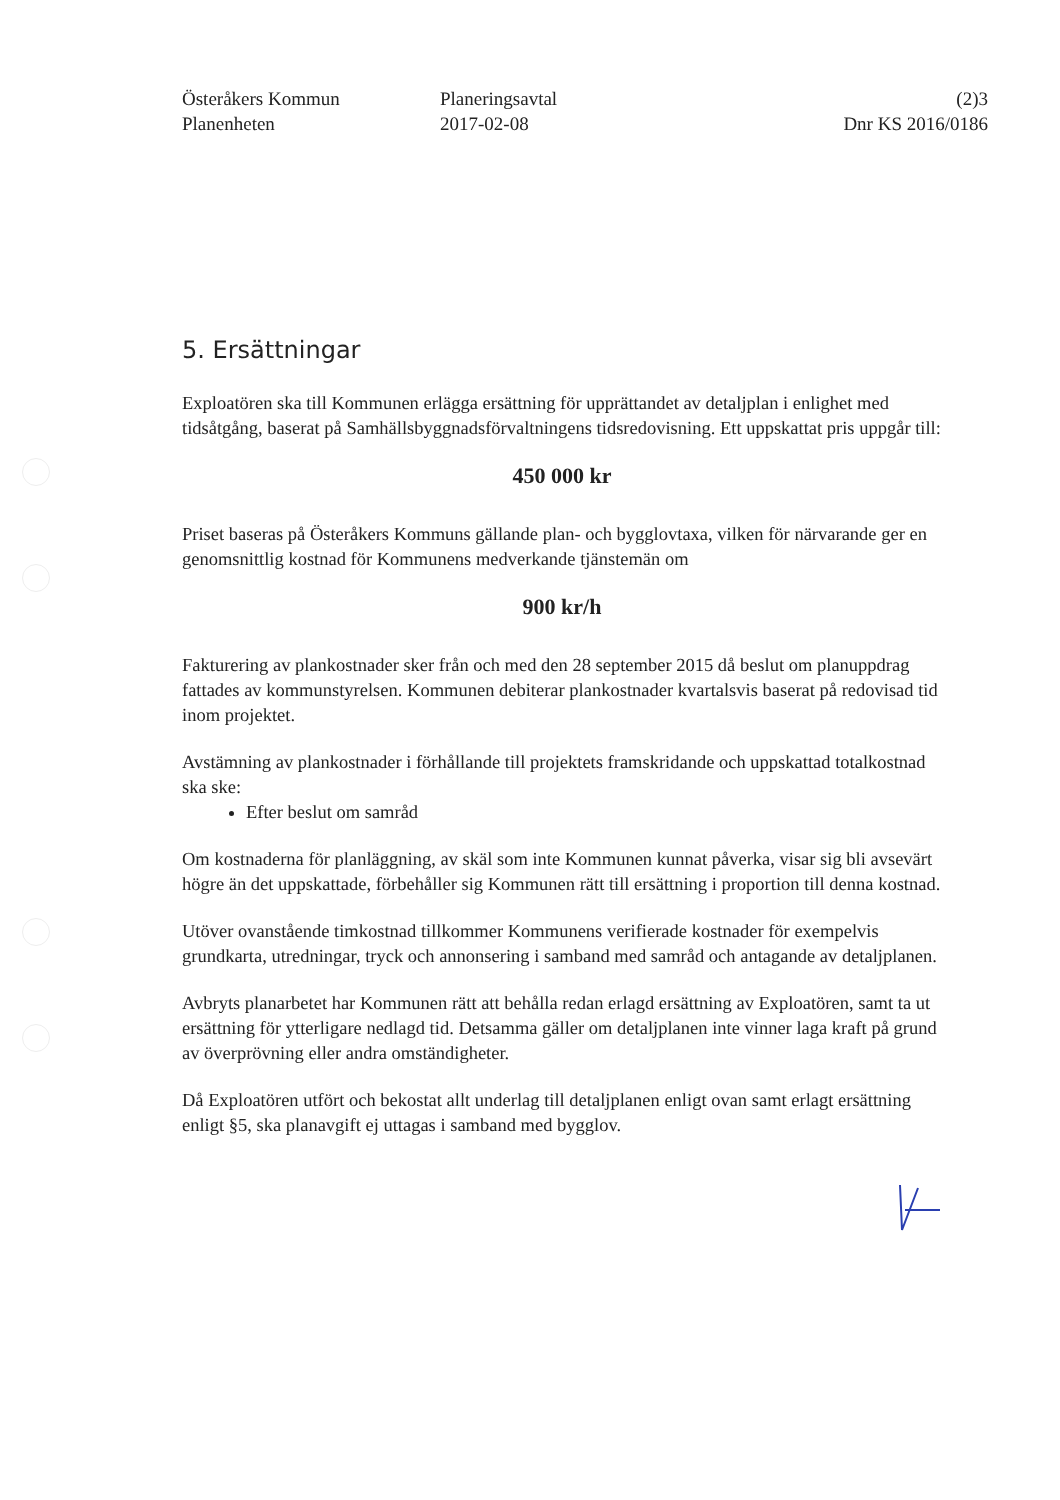Österåkers Kommun
Planenheten
Planeringsavtal
2017-02-08
(2)3
Dnr KS 2016/0186
5. Ersättningar
Exploatören ska till Kommunen erlägga ersättning för upprättandet av detaljplan i enlighet med tidsåtgång, baserat på Samhällsbyggnadsförvaltningens tidsredovisning. Ett uppskattat pris uppgår till:
450 000 kr
Priset baseras på Österåkers Kommuns gällande plan- och bygglovtaxa, vilken för närvarande ger en genomsnittlig kostnad för Kommunens medverkande tjänstemän om
900 kr/h
Fakturering av plankostnader sker från och med den 28 september 2015 då beslut om planuppdrag fattades av kommunstyrelsen. Kommunen debiterar plankostnader kvartalsvis baserat på redovisad tid inom projektet.
Avstämning av plankostnader i förhållande till projektets framskridande och uppskattad totalkostnad ska ske:
Efter beslut om samråd
Om kostnaderna för planläggning, av skäl som inte Kommunen kunnat påverka, visar sig bli avsevärt högre än det uppskattade, förbehåller sig Kommunen rätt till ersättning i proportion till denna kostnad.
Utöver ovanstående timkostnad tillkommer Kommunens verifierade kostnader för exempelvis grundkarta, utredningar, tryck och annonsering i samband med samråd och antagande av detaljplanen.
Avbryts planarbetet har Kommunen rätt att behålla redan erlagd ersättning av Exploatören, samt ta ut ersättning för ytterligare nedlagd tid. Detsamma gäller om detaljplanen inte vinner laga kraft på grund av överprövning eller andra omständigheter.
Då Exploatören utfört och bekostat allt underlag till detaljplanen enligt ovan samt erlagt ersättning enligt §5, ska planavgift ej uttagas i samband med bygglov.